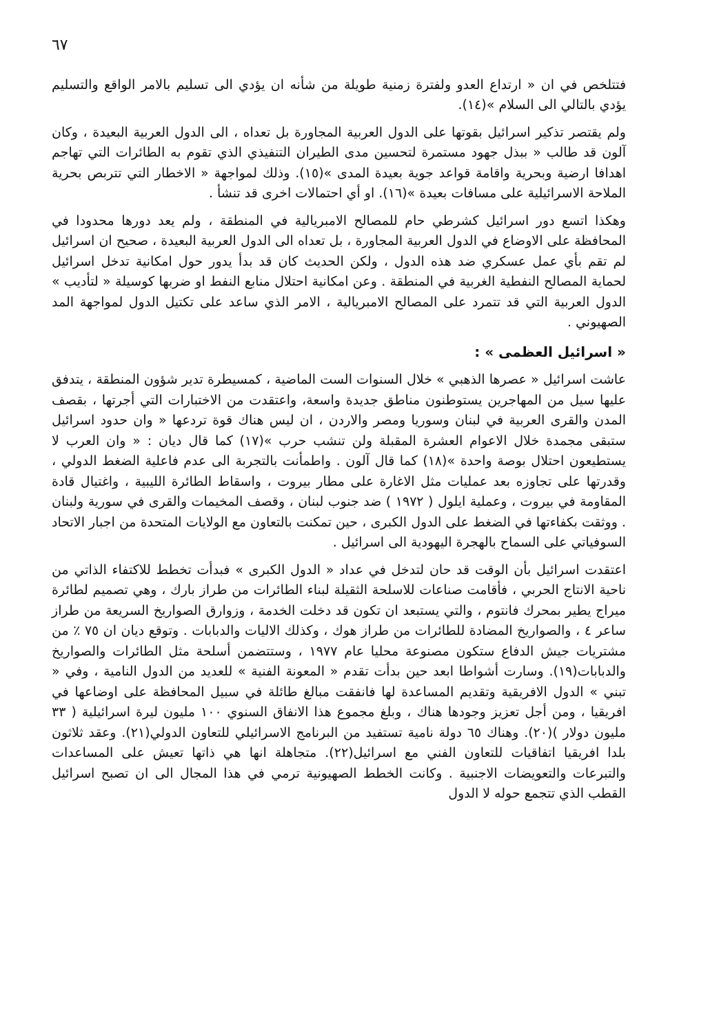٦٧
فتتلخص في ان « ارتداع العدو ولفترة زمنية طويلة من شأنه ان يؤدي الى تسليم بالامر الواقع والتسليم يؤدي بالتالي الى السلام »(١٤).
ولم يقتصر تذكير اسرائيل بقوتها على الدول العربية المجاورة بل تعداه ، الى الدول العربية البعيدة ، وكان آلون قد طالب « ببذل جهود مستمرة لتحسين مدى الطيران التنفيذي الذي تقوم به الطائرات التي تهاجم اهدافا ارضية وبحرية واقامة قواعد جوية بعيدة المدى »(١٥). وذلك لمواجهة « الاخطار التي تتربص بحرية الملاحة الاسرائيلية على مسافات بعيدة »(١٦). او أي احتمالات اخرى قد تنشأ .
وهكذا اتسع دور اسرائيل كشرطي حام للمصالح الامبريالية في المنطقة ، ولم يعد دورها محدودا في المحافظة على الاوضاع في الدول العربية المجاورة ، بل تعداه الى الدول العربية البعيدة ، صحيح ان اسرائيل لم تقم بأي عمل عسكري ضد هذه الدول ، ولكن الحديث كان قد بدأ يدور حول امكانية تدخل اسرائيل لحماية المصالح النفطية الغربية في المنطقة . وعن امكانية احتلال منابع النفط او ضربها كوسيلة « لتأديب » الدول العربية التي قد تتمرد على المصالح الامبريالية ، الامر الذي ساعد على تكتيل الدول لمواجهة المد الصهيوني .
« اسرائيل العظمى » :
عاشت اسرائيل « عصرها الذهبي » خلال السنوات الست الماضية ، كمسيطرة تدير شؤون المنطقة ، يتدفق عليها سيل من المهاجرين يستوطنون مناطق جديدة واسعة، واعتقدت من الاختبارات التي أجرتها ، بقصف المدن والقرى العربية في لبنان وسوريا ومصر والاردن ، ان ليس هناك قوة تردعها « وان حدود اسرائيل ستبقى مجمدة خلال الاعوام العشرة المقبلة ولن تنشب حرب »(١٧) كما قال ديان : « وان العرب لا يستطيعون احتلال بوصة واحدة »(١٨) كما قال آلون . واطمأنت بالتجربة الى عدم فاعلية الضغط الدولي ، وقدرتها على تجاوزه بعد عمليات مثل الاغارة على مطار بيروت ، واسقاط الطائرة الليبية ، واغتيال قادة المقاومة في بيروت ، وعملية ايلول ( ١٩٧٢ ) ضد جنوب لبنان ، وقصف المخيمات والقرى في سورية ولبنان . ووثقت بكفاءتها في الضغط على الدول الكبرى ، حين تمكنت بالتعاون مع الولايات المتحدة من اجبار الاتحاد السوفياتي على السماح بالهجرة اليهودية الى اسرائيل .
اعتقدت اسرائيل بأن الوقت قد حان لتدخل في عداد « الدول الكبرى » فبدأت تخطط للاكتفاء الذاتي من ناحية الانتاج الحربي ، فأقامت صناعات للاسلحة الثقيلة لبناء الطائرات من طراز بارك ، وهي تصميم لطائرة ميراج يطير بمحرك فانتوم ، والتي يستبعد ان تكون قد دخلت الخدمة ، وزوارق الصواريخ السريعة من طراز ساعر ٤ ، والصواريخ المضادة للطائرات من طراز هوك ، وكذلك الاليات والدبابات . وتوقع ديان ان ٧٥ ٪ من مشتريات جيش الدفاع ستكون مصنوعة محليا عام ١٩٧٧ ، وستتضمن أسلحة مثل الطائرات والصواريخ والدبابات(١٩). وسارت أشواطا ابعد حين بدأت تقدم « المعونة الفنية » للعديد من الدول النامية ، وفي « تبني » الدول الافريقية وتقديم المساعدة لها فانفقت مبالغ طائلة في سبيل المحافظة على اوضاعها في افريقيا ، ومن أجل تعزيز وجودها هناك ، وبلغ مجموع هذا الانفاق السنوي ١٠٠ مليون ليرة اسرائيلية ( ٣٣ مليون دولار )(٢٠). وهناك ٦٥ دولة نامية تستفيد من البرنامج الاسرائيلي للتعاون الدولي(٢١). وعقد ثلاثون بلدا افريقيا اتفاقيات للتعاون الفني مع اسرائيل(٢٢). متجاهلة انها هي ذاتها تعيش على المساعدات والتبرعات والتعويضات الاجنبية . وكانت الخطط الصهيونية ترمي في هذا المجال الى ان تصبح اسرائيل القطب الذي تتجمع حوله لا الدول